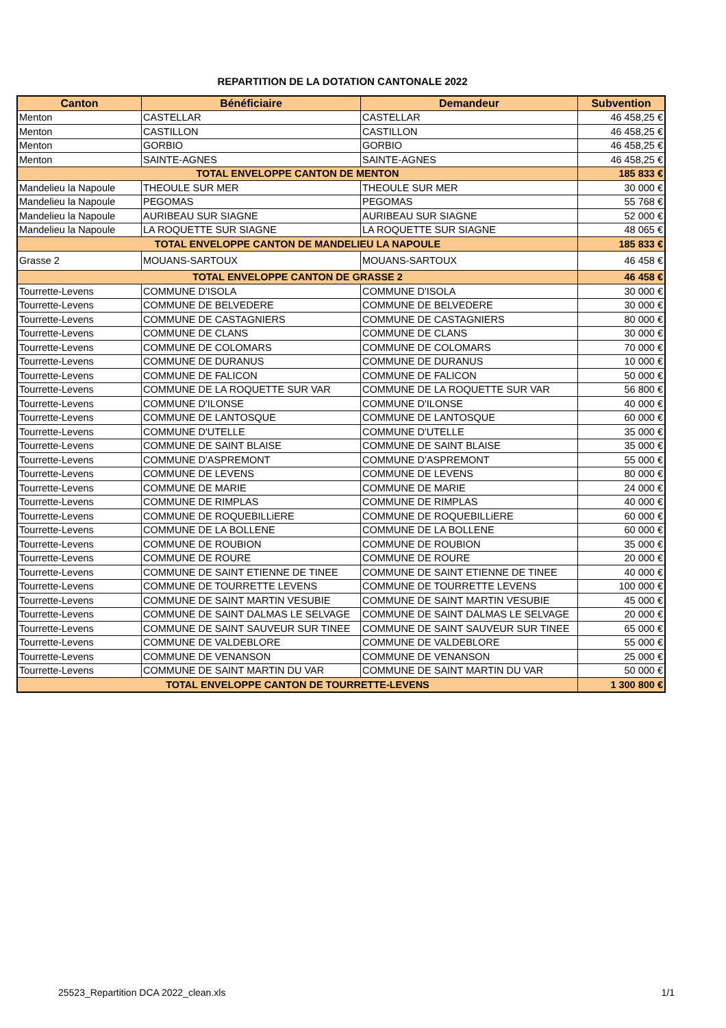REPARTITION DE LA DOTATION CANTONALE 2022
| Canton | Bénéficiaire | Demandeur | Subvention |
| --- | --- | --- | --- |
| Menton | CASTELLAR | CASTELLAR | 46 458,25 € |
| Menton | CASTILLON | CASTILLON | 46 458,25 € |
| Menton | GORBIO | GORBIO | 46 458,25 € |
| Menton | SAINTE-AGNES | SAINTE-AGNES | 46 458,25 € |
| TOTAL ENVELOPPE CANTON DE MENTON | | | 185 833 € |
| Mandelieu la Napoule | THEOULE SUR MER | THEOULE SUR MER | 30 000 € |
| Mandelieu la Napoule | PEGOMAS | PEGOMAS | 55 768 € |
| Mandelieu la Napoule | AURIBEAU SUR SIAGNE | AURIBEAU SUR SIAGNE | 52 000 € |
| Mandelieu la Napoule | LA ROQUETTE SUR SIAGNE | LA ROQUETTE SUR SIAGNE | 48 065 € |
| TOTAL ENVELOPPE CANTON DE MANDELIEU LA NAPOULE | | | 185 833 € |
| Grasse 2 | MOUANS-SARTOUX | MOUANS-SARTOUX | 46 458 € |
| TOTAL ENVELOPPE CANTON DE GRASSE 2 | | | 46 458 € |
| Tourrette-Levens | COMMUNE D'ISOLA | COMMUNE D'ISOLA | 30 000 € |
| Tourrette-Levens | COMMUNE DE BELVEDERE | COMMUNE DE BELVEDERE | 30 000 € |
| Tourrette-Levens | COMMUNE DE CASTAGNIERS | COMMUNE DE CASTAGNIERS | 80 000 € |
| Tourrette-Levens | COMMUNE DE CLANS | COMMUNE DE CLANS | 30 000 € |
| Tourrette-Levens | COMMUNE DE COLOMARS | COMMUNE DE COLOMARS | 70 000 € |
| Tourrette-Levens | COMMUNE DE DURANUS | COMMUNE DE DURANUS | 10 000 € |
| Tourrette-Levens | COMMUNE DE FALICON | COMMUNE DE FALICON | 50 000 € |
| Tourrette-Levens | COMMUNE DE LA ROQUETTE SUR VAR | COMMUNE DE LA ROQUETTE SUR VAR | 56 800 € |
| Tourrette-Levens | COMMUNE D'ILONSE | COMMUNE D'ILONSE | 40 000 € |
| Tourrette-Levens | COMMUNE DE LANTOSQUE | COMMUNE DE LANTOSQUE | 60 000 € |
| Tourrette-Levens | COMMUNE D'UTELLE | COMMUNE D'UTELLE | 35 000 € |
| Tourrette-Levens | COMMUNE DE SAINT BLAISE | COMMUNE DE SAINT BLAISE | 35 000 € |
| Tourrette-Levens | COMMUNE D'ASPREMONT | COMMUNE D'ASPREMONT | 55 000 € |
| Tourrette-Levens | COMMUNE DE LEVENS | COMMUNE DE LEVENS | 80 000 € |
| Tourrette-Levens | COMMUNE DE MARIE | COMMUNE DE MARIE | 24 000 € |
| Tourrette-Levens | COMMUNE DE RIMPLAS | COMMUNE DE RIMPLAS | 40 000 € |
| Tourrette-Levens | COMMUNE DE ROQUEBILLiERE | COMMUNE DE ROQUEBILLiERE | 60 000 € |
| Tourrette-Levens | COMMUNE DE LA BOLLENE | COMMUNE DE LA BOLLENE | 60 000 € |
| Tourrette-Levens | COMMUNE DE ROUBION | COMMUNE DE ROUBION | 35 000 € |
| Tourrette-Levens | COMMUNE DE ROURE | COMMUNE DE ROURE | 20 000 € |
| Tourrette-Levens | COMMUNE DE SAINT ETIENNE DE TINEE | COMMUNE DE SAINT ETIENNE DE TINEE | 40 000 € |
| Tourrette-Levens | COMMUNE DE TOURRETTE LEVENS | COMMUNE DE TOURRETTE LEVENS | 100 000 € |
| Tourrette-Levens | COMMUNE DE SAINT MARTIN VESUBIE | COMMUNE DE SAINT MARTIN VESUBIE | 45 000 € |
| Tourrette-Levens | COMMUNE DE SAINT DALMAS LE SELVAGE | COMMUNE DE SAINT DALMAS LE SELVAGE | 20 000 € |
| Tourrette-Levens | COMMUNE DE SAINT SAUVEUR SUR TINEE | COMMUNE DE SAINT SAUVEUR SUR TINEE | 65 000 € |
| Tourrette-Levens | COMMUNE DE VALDEBLORE | COMMUNE DE VALDEBLORE | 55 000 € |
| Tourrette-Levens | COMMUNE DE VENANSON | COMMUNE DE VENANSON | 25 000 € |
| Tourrette-Levens | COMMUNE DE SAINT MARTIN DU VAR | COMMUNE DE SAINT MARTIN DU VAR | 50 000 € |
| TOTAL ENVELOPPE CANTON DE TOURRETTE-LEVENS | | | 1 300 800 € |
25523_Repartition DCA 2022_clean.xls 1/1